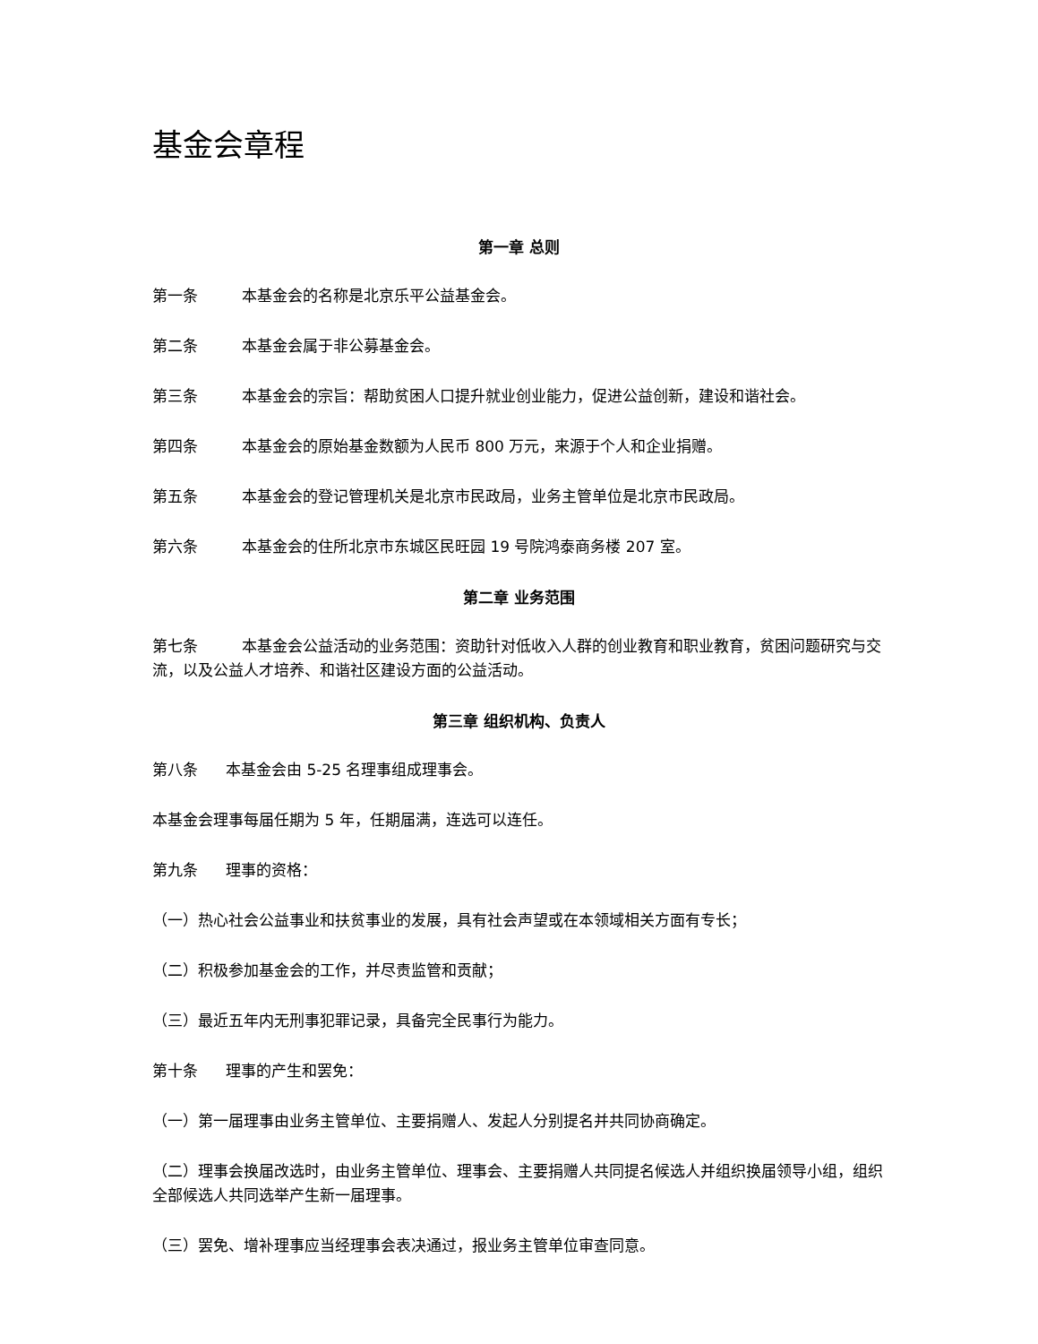基金会章程
第一章 总则
第一条 本基金会的名称是北京乐平公益基金会。
第二条 本基金会属于非公募基金会。
第三条 本基金会的宗旨：帮助贫困人口提升就业创业能力，促进公益创新，建设和谐社会。
第四条 本基金会的原始基金数额为人民币 800 万元，来源于个人和企业捐赠。
第五条 本基金会的登记管理机关是北京市民政局，业务主管单位是北京市民政局。
第六条 本基金会的住所北京市东城区民旺园 19 号院鸿泰商务楼 207 室。
第二章 业务范围
第七条 本基金会公益活动的业务范围：资助针对低收入人群的创业教育和职业教育，贫困问题研究与交流，以及公益人才培养、和谐社区建设方面的公益活动。
第三章 组织机构、负责人
第八条 本基金会由 5-25 名理事组成理事会。
本基金会理事每届任期为 5 年，任期届满，连选可以连任。
第九条 理事的资格：
（一）热心社会公益事业和扶贫事业的发展，具有社会声望或在本领域相关方面有专长；
（二）积极参加基金会的工作，并尽责监管和贡献；
（三）最近五年内无刑事犯罪记录，具备完全民事行为能力。
第十条 理事的产生和罢免：
（一）第一届理事由业务主管单位、主要捐赠人、发起人分别提名并共同协商确定。
（二）理事会换届改选时，由业务主管单位、理事会、主要捐赠人共同提名候选人并组织换届领导小组，组织全部候选人共同选举产生新一届理事。
（三）罢免、增补理事应当经理事会表决通过，报业务主管单位审查同意。